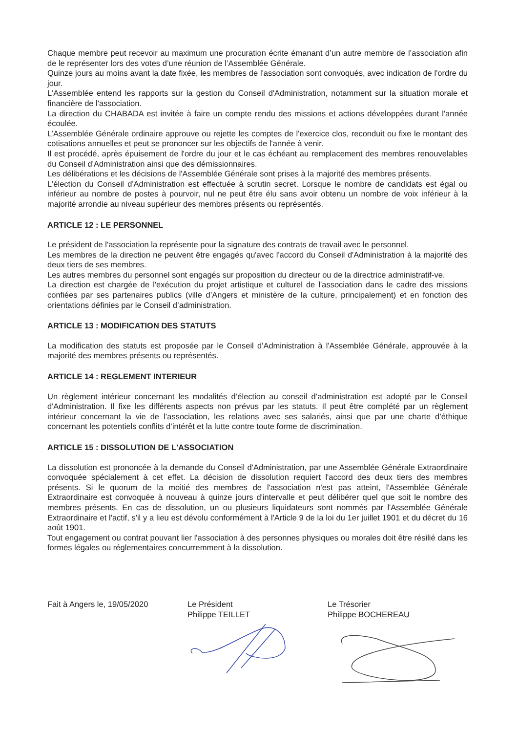Chaque membre peut recevoir au maximum une procuration écrite émanant d’un autre membre de l’association afin de le représenter lors des votes d’une réunion de l’Assemblée Générale.
Quinze jours au moins avant la date fixée, les membres de l'association sont convoqués, avec indication de l'ordre du jour.
L'Assemblée entend les rapports sur la gestion du Conseil d'Administration, notamment sur la situation morale et financière de l'association.
La direction du CHABADA est invitée à faire un compte rendu des missions et actions développées durant l'année écoulée.
L’Assemblée Générale ordinaire approuve ou rejette les comptes de l'exercice clos, reconduit ou fixe le montant des cotisations annuelles et peut se prononcer sur les objectifs de l'année à venir.
Il est procédé, après épuisement de l'ordre du jour et le cas échéant au remplacement des membres renouvelables du Conseil d'Administration ainsi que des démissionnaires.
Les délibérations et les décisions de l'Assemblée Générale sont prises à la majorité des membres présents.
L'élection du Conseil d'Administration est effectuée à scrutin secret. Lorsque le nombre de candidats est égal ou inférieur au nombre de postes à pourvoir, nul ne peut être élu sans avoir obtenu un nombre de voix inférieur à la majorité arrondie au niveau supérieur des membres présents ou représentés.
ARTICLE 12 : LE PERSONNEL
Le président de l'association la représente pour la signature des contrats de travail avec le personnel.
Les membres de la direction ne peuvent être engagés qu'avec l'accord du Conseil d'Administration à la majorité des deux tiers de ses membres.
Les autres membres du personnel sont engagés sur proposition du directeur ou de la directrice administratif-ve.
La direction est chargée de l'exécution du projet artistique et culturel de l'association dans le cadre des missions confiées par ses partenaires publics (ville d’Angers et ministère de la culture, principalement) et en fonction des orientations définies par le Conseil d’administration.
ARTICLE 13 : MODIFICATION DES STATUTS
La modification des statuts est proposée par le Conseil d'Administration à l'Assemblée Générale, approuvée à la majorité des membres présents ou représentés.
ARTICLE 14 : REGLEMENT INTERIEUR
Un règlement intérieur concernant les modalités d’élection au conseil d’administration est adopté par le Conseil d'Administration. Il fixe les différents aspects non prévus par les statuts. Il peut être complété par un règlement intérieur concernant la vie de l’association, les relations avec ses salariés, ainsi que par une charte d’éthique concernant les potentiels conflits d’intérêt et la lutte contre toute forme de discrimination.
ARTICLE 15 : DISSOLUTION DE L'ASSOCIATION
La dissolution est prononcée à la demande du Conseil d'Administration, par une Assemblée Générale Extraordinaire convoquée spécialement à cet effet. La décision de dissolution requiert l'accord des deux tiers des membres présents. Si le quorum de la moitié des membres de l'association n'est pas atteint, l'Assemblée Générale Extraordinaire est convoquée à nouveau à quinze jours d'intervalle et peut délibérer quel que soit le nombre des membres présents. En cas de dissolution, un ou plusieurs liquidateurs sont nommés par l'Assemblée Générale Extraordinaire et l'actif, s'il y a lieu est dévolu conformément à l'Article 9 de la loi du 1er juillet 1901 et du décret du 16 août 1901.
Tout engagement ou contrat pouvant lier l'association à des personnes physiques ou morales doit être résilié dans les formes légales ou réglementaires concurremment à la dissolution.
Fait à Angers le, 19/05/2020 Le Président
Philippe TEILLET
Le Trésorier
Philippe BOCHEREAU